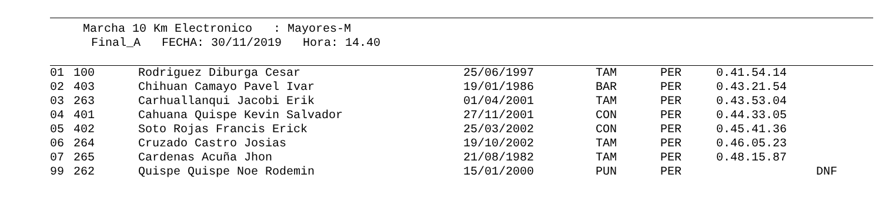Marcha 10 Km Electronico : Mayores-M
Final_A FECHA: 30/11/2019 Hora: 14.40
| 01 | 100 | Rodriguez Diburga Cesar | 25/06/1997 | TAM | PER | 0.41.54.14 | |
| 02 | 403 | Chihuan Camayo Pavel Ivar | 19/01/1986 | BAR | PER | 0.43.21.54 | |
| 03 | 263 | Carhuallanqui Jacobi Erik | 01/04/2001 | TAM | PER | 0.43.53.04 | |
| 04 | 401 | Cahuana Quispe Kevin Salvador | 27/11/2001 | CON | PER | 0.44.33.05 | |
| 05 | 402 | Soto Rojas Francis Erick | 25/03/2002 | CON | PER | 0.45.41.36 | |
| 06 | 264 | Cruzado Castro Josias | 19/10/2002 | TAM | PER | 0.46.05.23 | |
| 07 | 265 | Cardenas Acuña Jhon | 21/08/1982 | TAM | PER | 0.48.15.87 | |
| 99 | 262 | Quispe Quispe Noe Rodemin | 15/01/2000 | PUN | PER | | DNF |